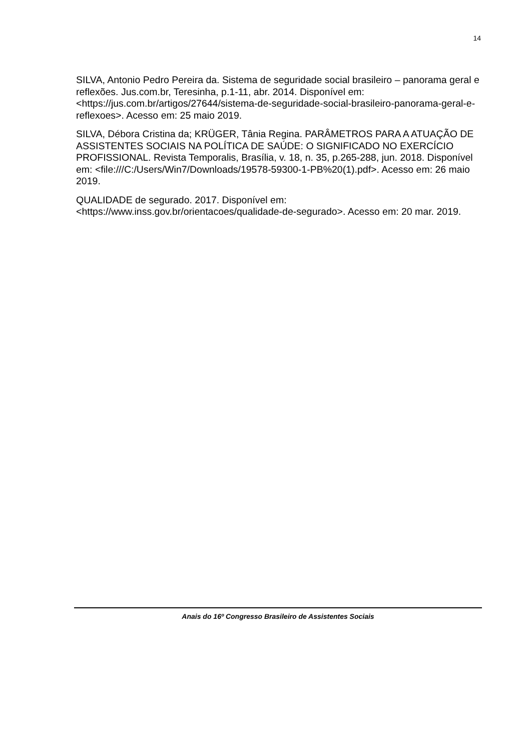14
SILVA, Antonio Pedro Pereira da. Sistema de seguridade social brasileiro – panorama geral e reflexões. Jus.com.br, Teresinha, p.1-11, abr. 2014. Disponível em: <https://jus.com.br/artigos/27644/sistema-de-seguridade-social-brasileiro-panorama-geral-e-reflexoes>. Acesso em: 25 maio 2019.
SILVA, Débora Cristina da; KRÜGER, Tânia Regina. PARÂMETROS PARA A ATUAÇÃO DE ASSISTENTES SOCIAIS NA POLÍTICA DE SAÚDE: O SIGNIFICADO NO EXERCÍCIO PROFISSIONAL. Revista Temporalis, Brasília, v. 18, n. 35, p.265-288, jun. 2018. Disponível em: <file:///C:/Users/Win7/Downloads/19578-59300-1-PB%20(1).pdf>. Acesso em: 26 maio 2019.
QUALIDADE de segurado. 2017. Disponível em: <https://www.inss.gov.br/orientacoes/qualidade-de-segurado>. Acesso em: 20 mar. 2019.
Anais do 16º Congresso Brasileiro de Assistentes Sociais